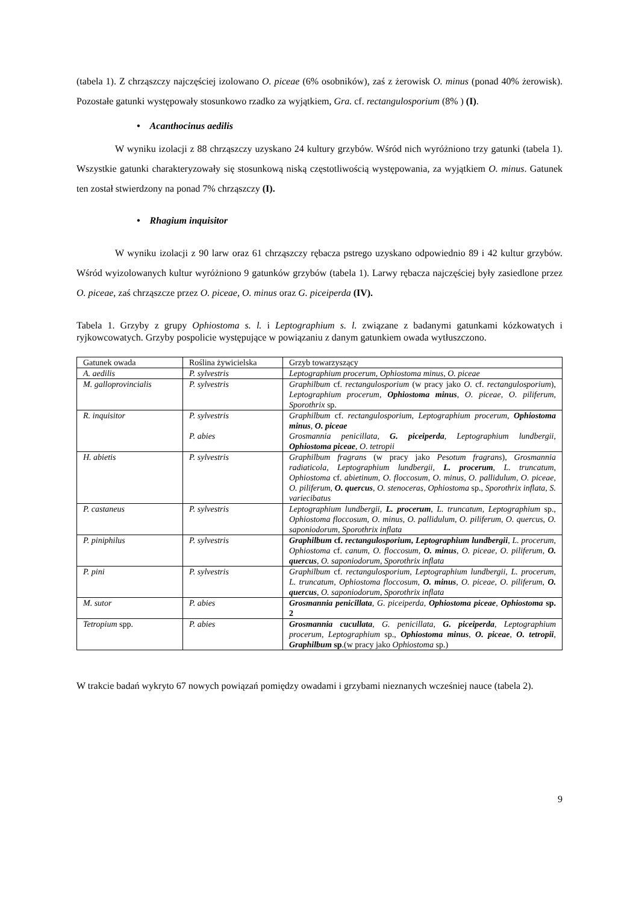(tabela 1). Z chrząszczy najczęściej izolowano O. piceae (6% osobników), zaś z żerowisk O. minus (ponad 40% żerowisk). Pozostałe gatunki występowały stosunkowo rzadko za wyjątkiem, Gra. cf. rectangulosporium (8% ) (I).
• Acanthocinus aedilis
W wyniku izolacji z 88 chrząszczy uzyskano 24 kultury grzybów. Wśród nich wyróżniono trzy gatunki (tabela 1). Wszystkie gatunki charakteryzowały się stosunkową niską częstotliwością występowania, za wyjątkiem O. minus. Gatunek ten został stwierdzony na ponad 7% chrząszczy (I).
• Rhagium inquisitor
W wyniku izolacji z 90 larw oraz 61 chrząszczy rębacza pstrego uzyskano odpowiednio 89 i 42 kultur grzybów. Wśród wyizolowanych kultur wyróżniono 9 gatunków grzybów (tabela 1). Larwy rębacza najczęściej były zasiedlone przez O. piceae, zaś chrząszcze przez O. piceae, O. minus oraz G. piceiperda (IV).
Tabela 1. Grzyby z grupy Ophiostoma s. l. i Leptographium s. l. związane z badanymi gatunkami kózkowatych i ryjkowcowatych. Grzyby pospolicie występujące w powiązaniu z danym gatunkiem owada wytłuszczono.
| Gatunek owada | Roślina żywicielska | Grzyb towarzyszący |
| --- | --- | --- |
| A. aedilis | P. sylvestris | Leptographium procerum, Ophiostoma minus, O. piceae |
| M. galloprovincialis | P. sylvestris | Graphilbum cf. rectangulosporium (w pracy jako O. cf. rectangulosporium ), Leptographium procerum, Ophiostoma minus , O. piceae, O. piliferum, Sporothrix sp. |
| R. inquisitor | P. sylvestris P. abies | Graphilbum cf. rectangulosporium, Leptographium procerum, Ophiostoma minus , O. piceae Grosmannia penicillata, G. piceiperda , Leptographium lundbergii, Ophiostoma piceae , O. tetropii |
| H. abietis | P. sylvestris | Graphilbum fragrans (w pracy jako Pesotum fragrans ), Grosmannia radiaticola, Leptographium lundbergii, L. procerum , L. truncatum, Ophiostoma cf. abietinum, O. floccosum, O. minus, O. pallidulum, O. piceae, O. piliferum, O. quercus , O. stenoceras, Ophiostoma sp., Sporothrix inflata, S. variecibatus |
| P. castaneus | P. sylvestris | Leptographium lundbergii, L. procerum , L. truncatum, Leptographium sp., Ophiostoma floccosum, O. minus, O. pallidulum, O. piliferum, O. quercus, O. saponiodorum, Sporothrix inflata |
| P. piniphilus | P. sylvestris | Graphilbum cf. rectangulosporium , Leptographium lundbergii , L. procerum, Ophiostoma cf. canum, O. floccosum, O. minus , O. piceae, O. piliferum, O. quercus , O. saponiodorum, Sporothrix inflata |
| P. pini | P. sylvestris | Graphilbum cf. rectangulosporium, Leptographium lundbergii, L. procerum, L. truncatum, Ophiostoma floccosum, O. minus , O. piceae, O. piliferum, O. quercus , O. saponiodorum, Sporothrix inflata |
| M. sutor | P. abies | Grosmannia penicillata , G. piceiperda, Ophiostoma piceae , Ophiostoma sp. 2 |
| Tetropium spp. | P. abies | Grosmannia cucullata , G. penicillata, G. piceiperda , Leptographium procerum, Leptographium sp., Ophiostoma minus , O. piceae , O. tetropii , Graphilbum sp .(w pracy jako Ophiostoma sp.) |
W trakcie badań wykryto 67 nowych powiązań pomiędzy owadami i grzybami nieznanych wcześniej nauce (tabela 2).
9